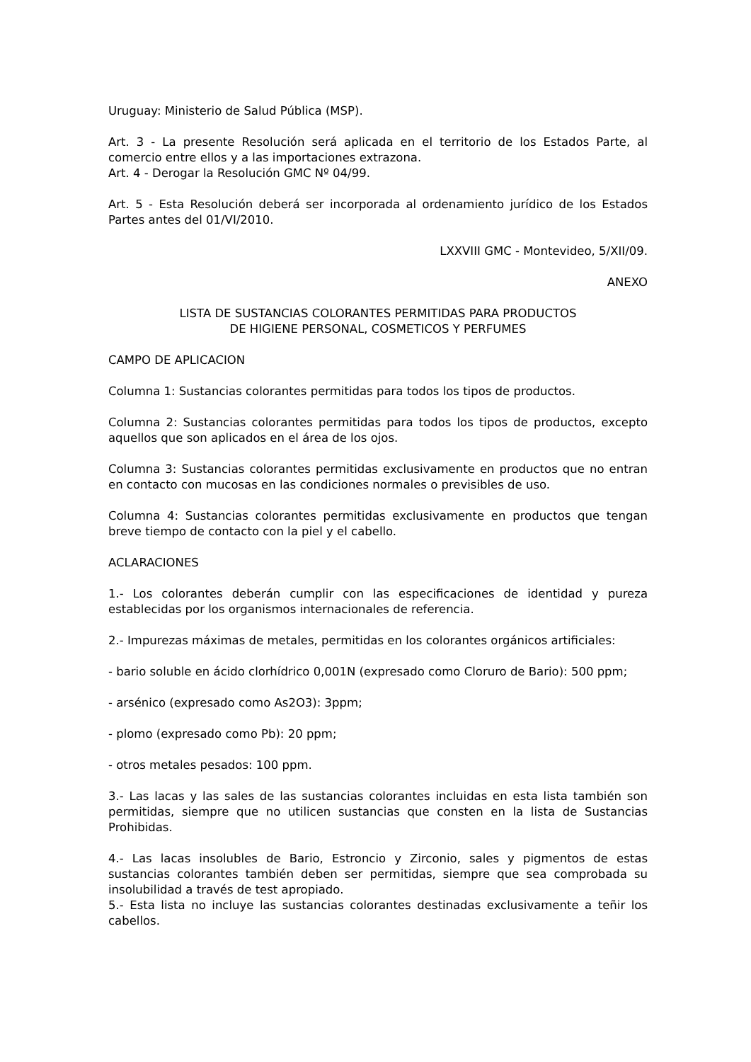Uruguay: Ministerio de Salud Pública (MSP).
Art. 3 - La presente Resolución será aplicada en el territorio de los Estados Parte, al comercio entre ellos y a las importaciones extrazona.
Art. 4 - Derogar la Resolución GMC Nº 04/99.
Art. 5 - Esta Resolución deberá ser incorporada al ordenamiento jurídico de los Estados Partes antes del 01/VI/2010.
LXXVIII GMC - Montevideo, 5/XII/09.
ANEXO
LISTA DE SUSTANCIAS COLORANTES PERMITIDAS PARA PRODUCTOS
DE HIGIENE PERSONAL, COSMETICOS Y PERFUMES
CAMPO DE APLICACION
Columna 1: Sustancias colorantes permitidas para todos los tipos de productos.
Columna 2: Sustancias colorantes permitidas para todos los tipos de productos, excepto aquellos que son aplicados en el área de los ojos.
Columna 3: Sustancias colorantes permitidas exclusivamente en productos que no entran en contacto con mucosas en las condiciones normales o previsibles de uso.
Columna 4: Sustancias colorantes permitidas exclusivamente en productos que tengan breve tiempo de contacto con la piel y el cabello.
ACLARACIONES
1.- Los colorantes deberán cumplir con las especificaciones de identidad y pureza establecidas por los organismos internacionales de referencia.
2.- Impurezas máximas de metales, permitidas en los colorantes orgánicos artificiales:
- bario soluble en ácido clorhídrico 0,001N (expresado como Cloruro de Bario): 500 ppm;
- arsénico (expresado como As2O3): 3ppm;
- plomo (expresado como Pb): 20 ppm;
- otros metales pesados: 100 ppm.
3.- Las lacas y las sales de las sustancias colorantes incluidas en esta lista también son permitidas, siempre que no utilicen sustancias que consten en la lista de Sustancias Prohibidas.
4.- Las lacas insolubles de Bario, Estroncio y Zirconio, sales y pigmentos de estas sustancias colorantes también deben ser permitidas, siempre que sea comprobada su insolubilidad a través de test apropiado.
5.- Esta lista no incluye las sustancias colorantes destinadas exclusivamente a teñir los cabellos.